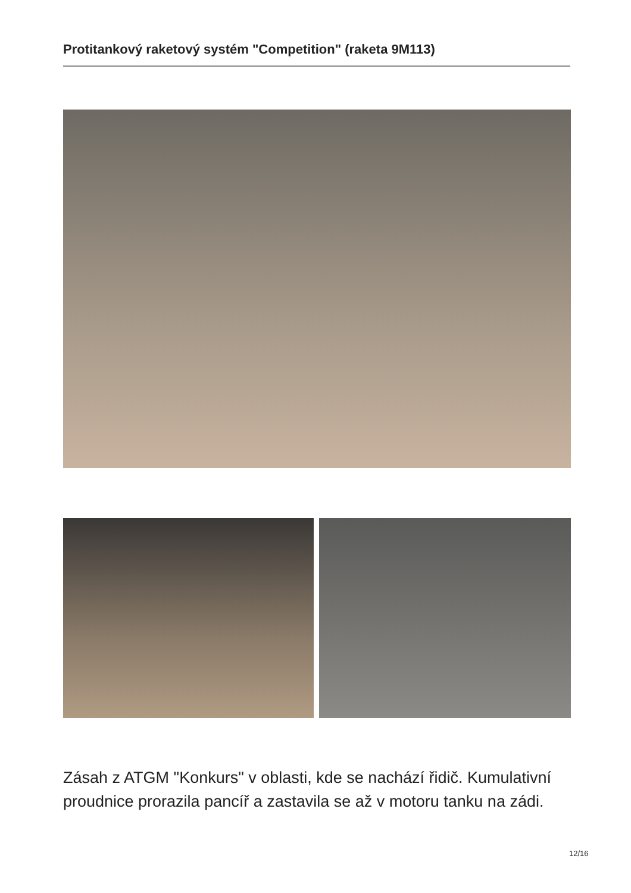Protitankový raketový systém "Competition" (raketa 9M113)
Zásah z ATGM "Konkurs" v oblasti, kde se nachází řidič. Kumulativní proudnice prorazila pancíř a zastavila se až v motoru tanku na zádi.
12/16